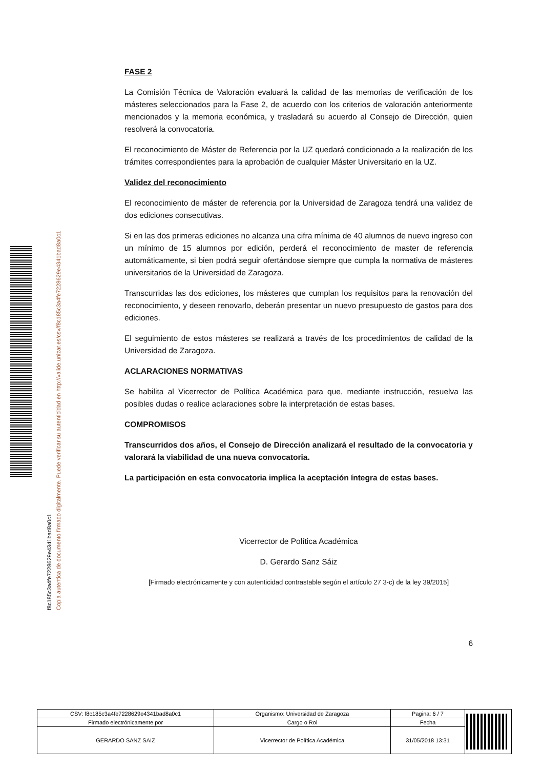Copia autentica de documento firmado digitalmente. Puede verificar su autenticidad en http://valide.unizar.es/csv/f8c185c3a4fe7228629e4341bad8a0c1
f8c185c3a4fe7228629e4341bad8a0c1
FASE 2
La Comisión Técnica de Valoración evaluará la calidad de las memorias de verificación de los másteres seleccionados para la Fase 2, de acuerdo con los criterios de valoración anteriormente mencionados y la memoria económica, y trasladará su acuerdo al Consejo de Dirección, quien resolverá la convocatoria.
El reconocimiento de Máster de Referencia por la UZ quedará condicionado a la realización de los trámites correspondientes para la aprobación de cualquier Máster Universitario en la UZ.
Validez del reconocimiento
El reconocimiento de máster de referencia por la Universidad de Zaragoza tendrá una validez de dos ediciones consecutivas.
Si en las dos primeras ediciones no alcanza una cifra mínima de 40 alumnos de nuevo ingreso con un mínimo de 15 alumnos por edición, perderá el reconocimiento de master de referencia automáticamente, si bien podrá seguir ofertándose siempre que cumpla la normativa de másteres universitarios de la Universidad de Zaragoza.
Transcurridas las dos ediciones, los másteres que cumplan los requisitos para la renovación del reconocimiento, y deseen renovarlo, deberán presentar un nuevo presupuesto de gastos para dos ediciones.
El seguimiento de estos másteres se realizará a través de los procedimientos de calidad de la Universidad de Zaragoza.
ACLARACIONES NORMATIVAS
Se habilita al Vicerrector de Política Académica para que, mediante instrucción, resuelva las posibles dudas o realice aclaraciones sobre la interpretación de estas bases.
COMPROMISOS
Transcurridos dos años, el Consejo de Dirección analizará el resultado de la convocatoria y valorará la viabilidad de una nueva convocatoria.
La participación en esta convocatoria implica la aceptación íntegra de estas bases.
Vicerrector de Política Académica
D. Gerardo Sanz Sáiz
[Firmado electrónicamente y con autenticidad contrastable según el artículo 27 3-c) de la ley 39/2015]
6
| CSV: f8c185c3a4fe7228629e4341bad8a0c1 | Organismo: Universidad de Zaragoza | Pagina: 6 / 7 | |
| Firmado electrónicamente por | Cargo o Rol | Fecha | |
| GERARDO SANZ SAIZ | Vicerrector de Política Académica | 31/05/2018 13:31 | |